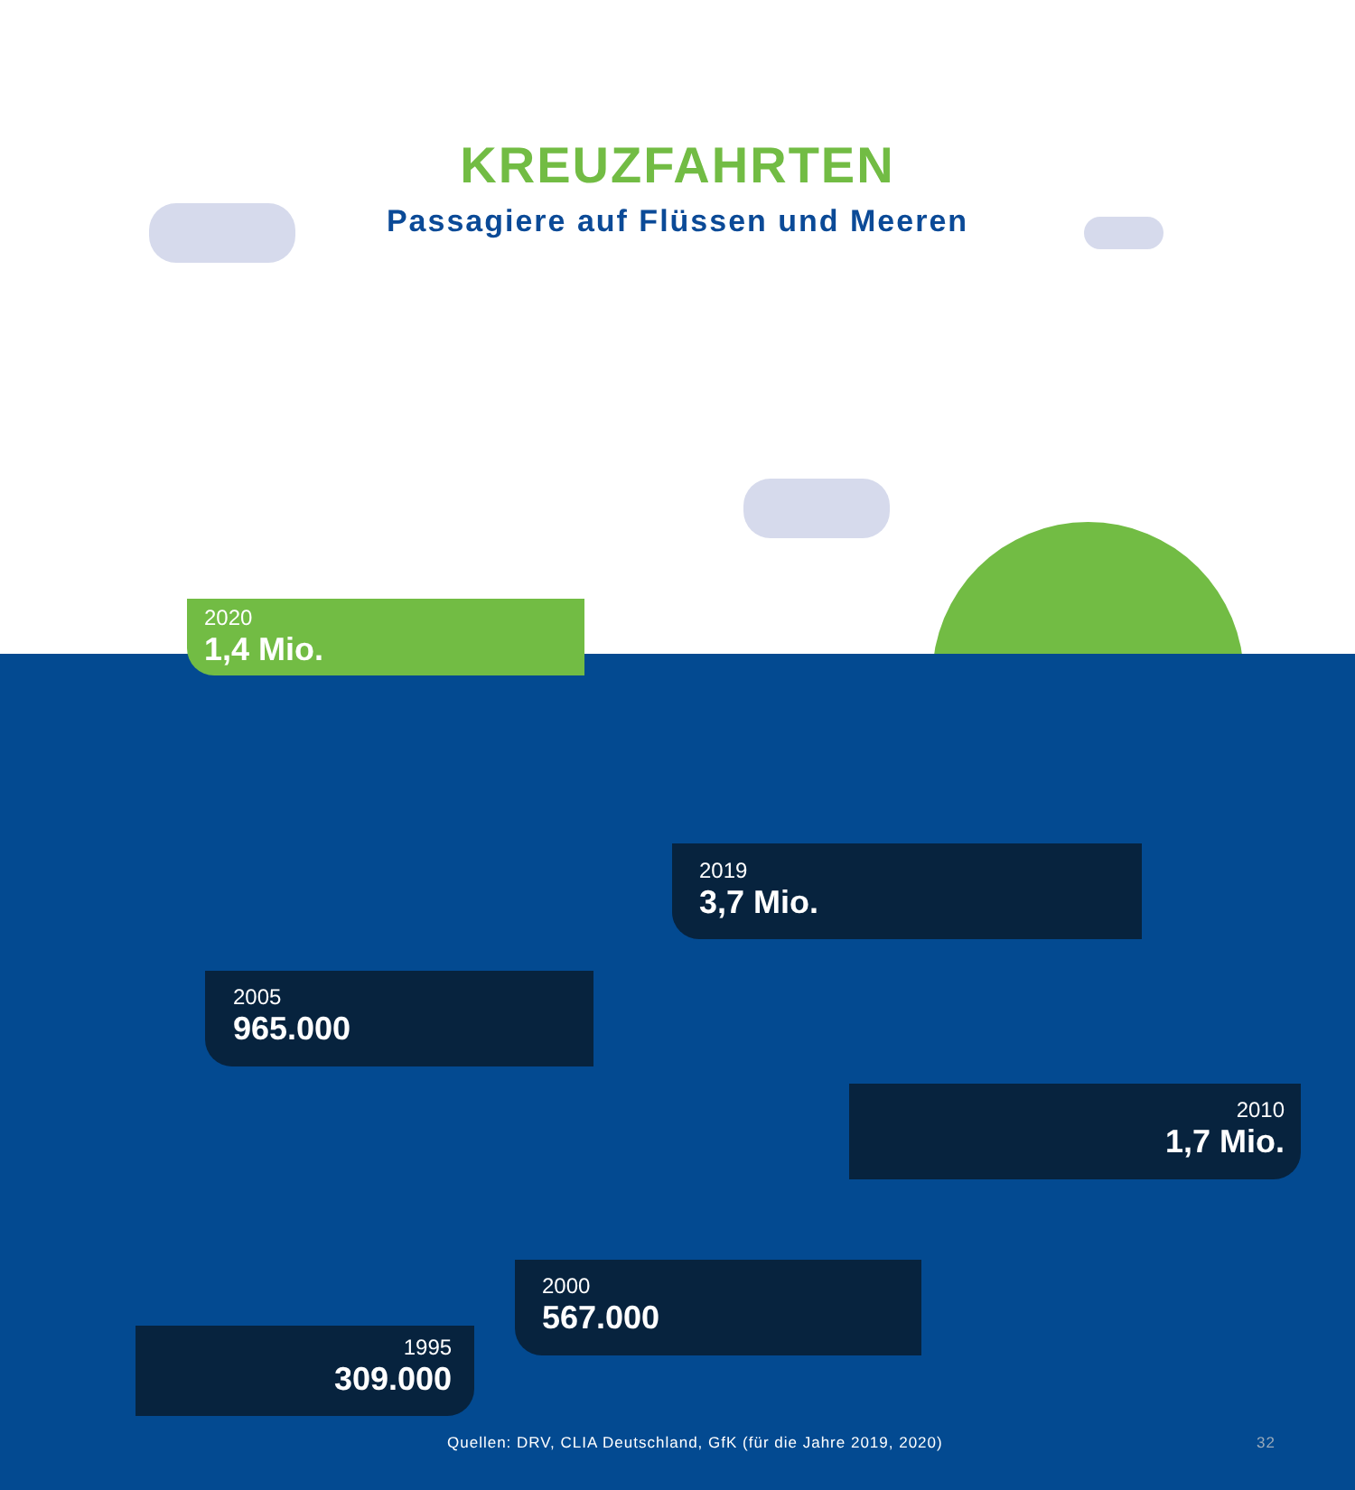KREUZFAHRTEN
Passagiere auf Flüssen und Meeren
2020
1,4 Mio.
2019
3,7 Mio.
2010
1,7 Mio.
2005
965.000
2000
567.000
1995
309.000
Quellen: DRV, CLIA Deutschland, GfK (für die Jahre 2019, 2020) 32